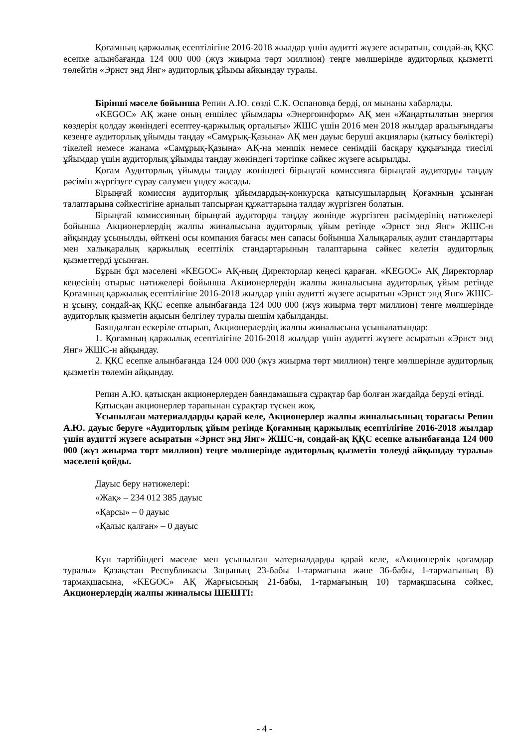Қоғамның қаржылық есептілігіне 2016-2018 жылдар үшін аудитті жүзеге асыратын, сондай-ақ ҚҚС есепке алынбағанда 124 000 000 (жүз жиырма төрт миллион) теңге мөлшерінде аудиторлық қызметті төлейтін «Эрнст энд Янг» аудиторлық ұйымы айқындау туралы.
Бірінші мәселе бойынша Репин А.Ю. сөзді С.К. Оспановқа берді, ол мынаны хабарлады.
«KEGOC» АҚ және оның еншілес ұйымдары «Энергоинформ» АҚ мен «Жаңартылатын энергия көздерін қолдау жөніндегі есептеу-қаржылық орталығы» ЖШС үшін 2016 мен 2018 жылдар аралығындағы кезеңге аудиторлық ұйымды таңдау «Самұрық-Қазына» АҚ мен дауыс беруші акциялары (қатысу бөліктері) тікелей немесе жанама «Самұрық-Қазына» АҚ-на меншік немесе сенімдііі басқару құқығында тиесілі ұйымдар үшін аудиторлық ұйымды таңдау жөніндегі тәртіпке сәйкес жүзеге асырылды.
Қоғам Аудиторлық ұйымды таңдау жөніндегі бірыңғай комиссияға бірыңғай аудиторды таңдау рәсімін жүргізуге сұрау салумен үндеу жасады.
Бірыңғай комиссия аудиторлық ұйымдардың-конкурсқа қатысушылардың Қоғамның ұсынған талаптарына сәйкестігіне арналып тапсырған құжаттарына талдау жүргізген болатын.
Бірыңғай комиссияның бірыңғай аудиторды таңдау жөнінде жүргізген рәсімдерінің нәтижелері бойынша Акционерлердің жалпы жиналысына аудиторлық ұйым ретінде «Эрнст энд Янг» ЖШС-н айқындау ұсынылды, өйткені осы компания бағасы мен сапасы бойынша Халықаралық аудит стандарттары мен халықаралық қаржылық есептілік стандартарының талаптарына сәйкес келетін аудиторлық қызметтерді ұсынған.
Бұрын бұл мәселені «KEGOC» АҚ-ның Директорлар кеңесі қараған. «KEGOC» АҚ Директорлар кеңесінің отырыс нәтижелері бойынша Акционерлердің жалпы жиналысына аудиторлық ұйым ретінде Қоғамның қаржылық есептілігіне 2016-2018 жылдар үшін аудитті жүзеге асыратын «Эрнст энд Янг» ЖШС-н ұсыну, сондай-ақ ҚҚС есепке алынбағанда 124 000 000 (жүз жиырма төрт миллион) теңге мөлшерінде аудиторлық қызметін ақысын белгілеу туралы шешім қабылданды.
Баяндалған ескеріле отырып, Акционерлердің жалпы жиналысына ұсынылатындар:
1. Қоғамның қаржылық есептілігіне 2016-2018 жылдар үшін аудитті жүзеге асыратын «Эрнст энд Янг» ЖШС-н айқындау.
2. ҚҚС есепке алынбағанда 124 000 000 (жүз жиырма төрт миллион) теңге мөлшерінде аудиторлық қызметін төлемін айқындау.
Репин А.Ю. қатысқан акционерлерден баяндамашыға сұрақтар бар болған жағдайда беруді өтінді.
Қатысқан акционерлер тарапынан сұрақтар түскен жоқ.
Ұсынылған материалдарды қарай келе, Акционерлер жалпы жиналысының төрағасы Репин А.Ю. дауыс беруге «Аудиторлық ұйым ретінде Қоғамның қаржылық есептілігіне 2016-2018 жылдар үшін аудитті жүзеге асыратын «Эрнст энд Янг» ЖШС-н, сондай-ақ ҚҚС есепке алынбағанда 124 000 000 (жүз жиырма төрт миллион) теңге мөлшерінде аудиторлық қызметін төлеуді айқындау туралы» мәселені қойды.
Дауыс беру нәтижелері:
«Жақ» – 234 012 385 дауыс
«Қарсы» – 0 дауыс
«Қалыс қалған» – 0 дауыс
Күн тәртібіндегі мәселе мен ұсынылған материалдарды қарай келе, «Акционерлік қоғамдар туралы» Қазақстан Республикасы Заңының 23-бабы 1-тармағына және 36-бабы, 1-тармағының 8) тармақшасына, «KEGOC» АҚ Жарғысының 21-бабы, 1-тармағының 10) тармақшасына сәйкес, Акционерлердің жалпы жиналысы ШЕШТІ:
- 4 -